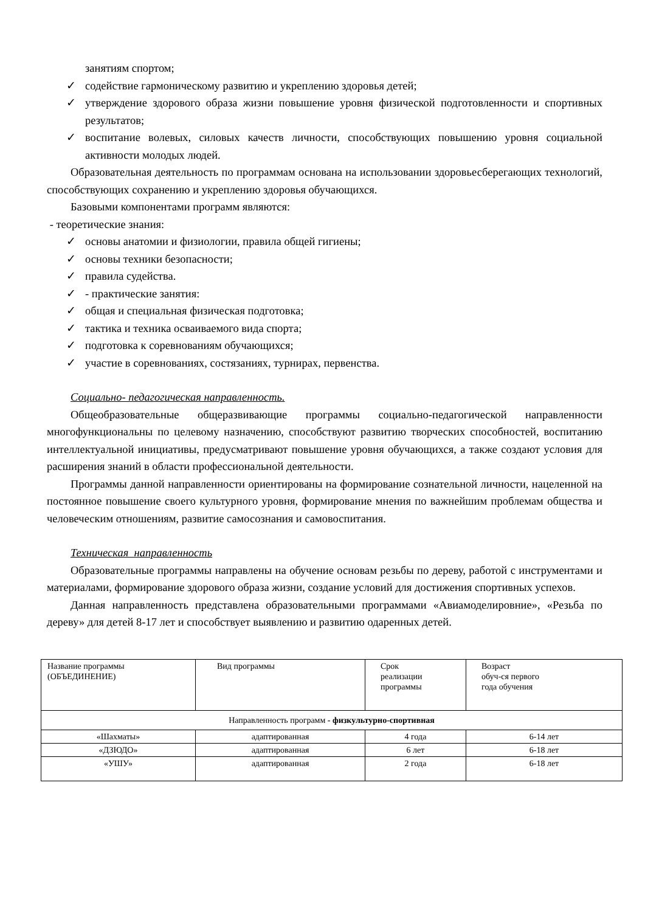занятиям спортом;
✓ содействие гармоническому развитию и укреплению здоровья детей;
✓ утверждение здорового образа жизни повышение уровня физической подготовленности и спортивных результатов;
✓ воспитание волевых, силовых качеств личности, способствующих повышению уровня социальной активности молодых людей.
Образовательная деятельность по программам основана на использовании здоровьесберегающих технологий, способствующих сохранению и укреплению здоровья обучающихся.
Базовыми компонентами программ являются:
- теоретические знания:
✓ основы анатомии и физиологии, правила общей гигиены;
✓ основы техники безопасности;
✓ правила судейства.
✓ - практические занятия:
✓ общая и специальная физическая подготовка;
✓ тактика и техника осваиваемого вида спорта;
✓ подготовка к соревнованиям обучающихся;
✓ участие в соревнованиях, состязаниях, турнирах, первенства.
Социально- педагогическая направленность.
Общеобразовательные общеразвивающие программы социально-педагогической направленности многофункциональны по целевому назначению, способствуют развитию творческих способностей, воспитанию интеллектуальной инициативы, предусматривают повышение уровня обучающихся, а также создают условия для расширения знаний в области профессиональной деятельности.
Программы данной направленности ориентированы на формирование сознательной личности, нацеленной на постоянное повышение своего культурного уровня, формирование мнения по важнейшим проблемам общества и человеческим отношениям, развитие самосознания и самовоспитания.
Техническая направленность
Образовательные программы направлены на обучение основам резьбы по дереву, работой с инструментами и материалами, формирование здорового образа жизни, создание условий для достижения спортивных успехов.
Данная направленность представлена образовательными программами «Авиамоделировние», «Резьба по дереву» для детей 8-17 лет и способствует выявлению и развитию одаренных детей.
| Название программы (ОБЪЕДИНЕНИЕ) | Вид программы | Срок реализации программы | Возраст обуч-ся первого года обучения |
| Направленность программ - физкультурно-спортивная | | | |
| «Шахматы» | адаптированная | 4 года | 6-14 лет |
| «ДЗЮДО» | адаптированная | 6 лет | 6-18 лет |
| «УШУ» | адаптированная | 2 года | 6-18 лет |